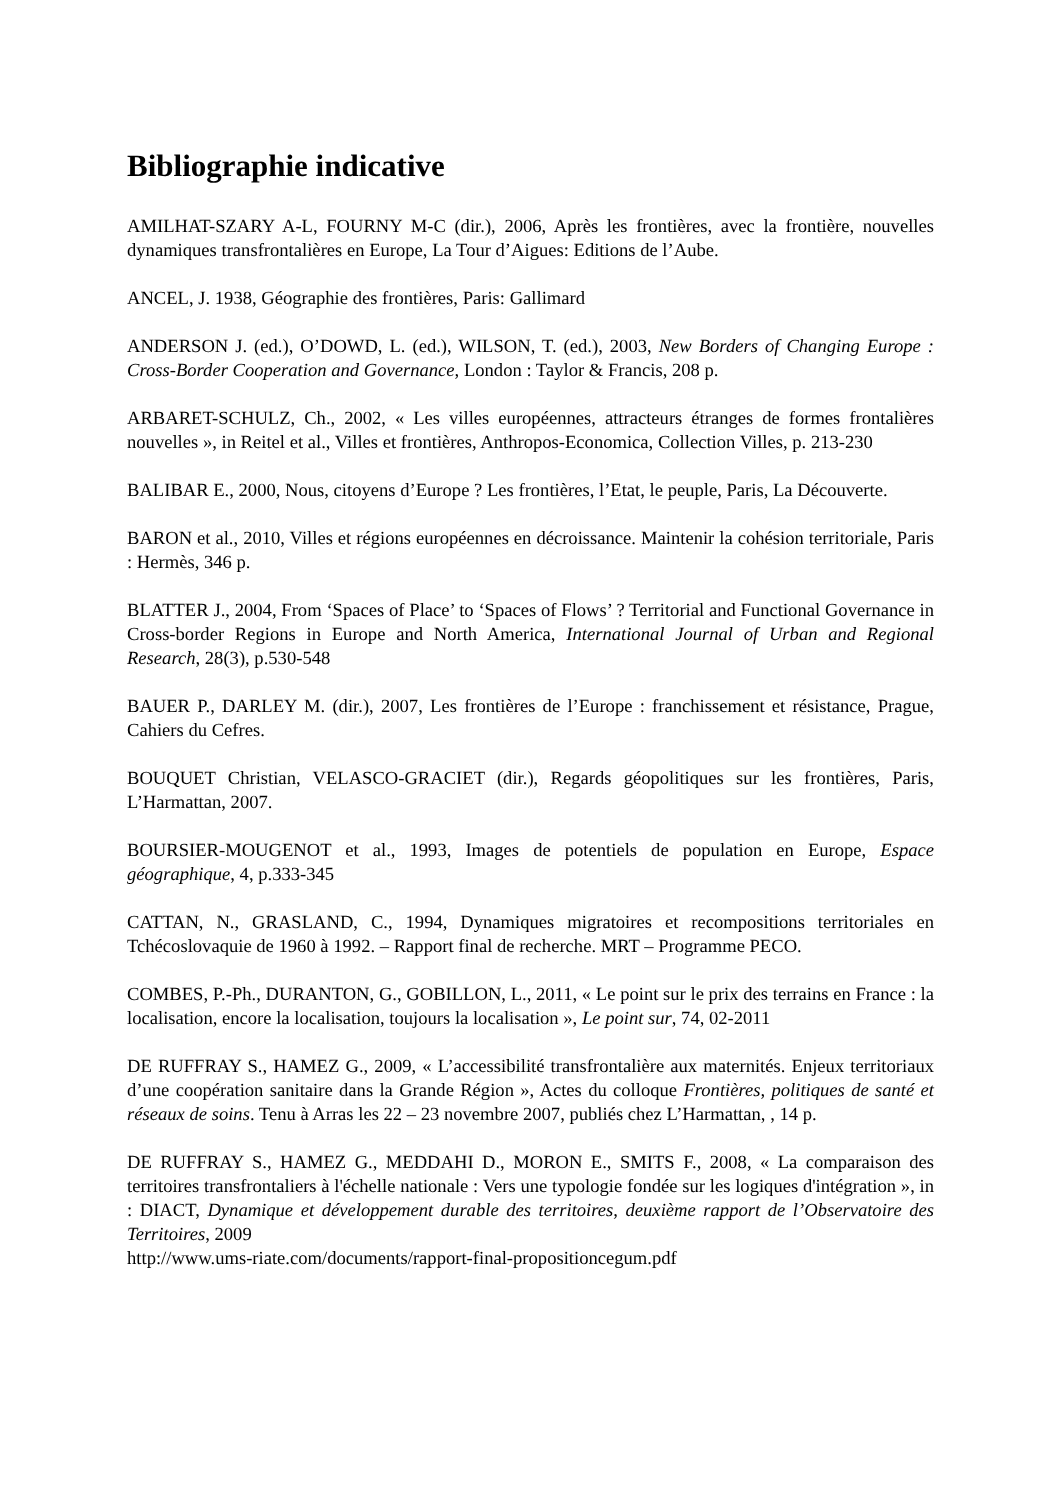Bibliographie indicative
AMILHAT-SZARY A-L, FOURNY M-C (dir.), 2006, Après les frontières, avec la frontière, nouvelles dynamiques transfrontalières en Europe, La Tour d’Aigues: Editions de l’Aube.
ANCEL, J. 1938, Géographie des frontières, Paris: Gallimard
ANDERSON J. (ed.), O’DOWD, L. (ed.), WILSON, T. (ed.), 2003, New Borders of Changing Europe : Cross-Border Cooperation and Governance, London : Taylor & Francis, 208 p.
ARBARET-SCHULZ, Ch., 2002, « Les villes européennes, attracteurs étranges de formes frontalières nouvelles », in Reitel et al., Villes et frontières, Anthropos-Economica, Collection Villes, p. 213-230
BALIBAR E., 2000, Nous, citoyens d’Europe ? Les frontières, l’Etat, le peuple, Paris, La Découverte.
BARON et al., 2010, Villes et régions européennes en décroissance. Maintenir la cohésion territoriale, Paris : Hermès, 346 p.
BLATTER J., 2004, From ‘Spaces of Place’ to ‘Spaces of Flows’ ? Territorial and Functional Governance in Cross-border Regions in Europe and North America, International Journal of Urban and Regional Research, 28(3), p.530-548
BAUER P., DARLEY M. (dir.), 2007, Les frontières de l’Europe : franchissement et résistance, Prague, Cahiers du Cefres.
BOUQUET Christian, VELASCO-GRACIET (dir.), Regards géopolitiques sur les frontières, Paris, L’Harmattan, 2007.
BOURSIER-MOUGENOT et al., 1993, Images de potentiels de population en Europe, Espace géographique, 4, p.333-345
CATTAN, N., GRASLAND, C., 1994, Dynamiques migratoires et recompositions territoriales en Tchécoslovaquie de 1960 à 1992. – Rapport final de recherche. MRT – Programme PECO.
COMBES, P.-Ph., DURANTON, G., GOBILLON, L., 2011, « Le point sur le prix des terrains en France : la localisation, encore la localisation, toujours la localisation », Le point sur, 74, 02-2011
DE RUFFRAY S., HAMEZ G., 2009, « L’accessibilité transfrontalière aux maternités. Enjeux territoriaux d’une coopération sanitaire dans la Grande Région », Actes du colloque Frontières, politiques de santé et réseaux de soins. Tenu à Arras les 22 – 23 novembre 2007, publiés chez L’Harmattan, , 14 p.
DE RUFFRAY S., HAMEZ G., MEDDAHI D., MORON E., SMITS F., 2008, « La comparaison des territoires transfrontaliers à l'échelle nationale : Vers une typologie fondée sur les logiques d'intégration », in : DIACT, Dynamique et développement durable des territoires, deuxième rapport de l’Observatoire des Territoires, 2009
http://www.ums-riate.com/documents/rapport-final-propositioncegum.pdf